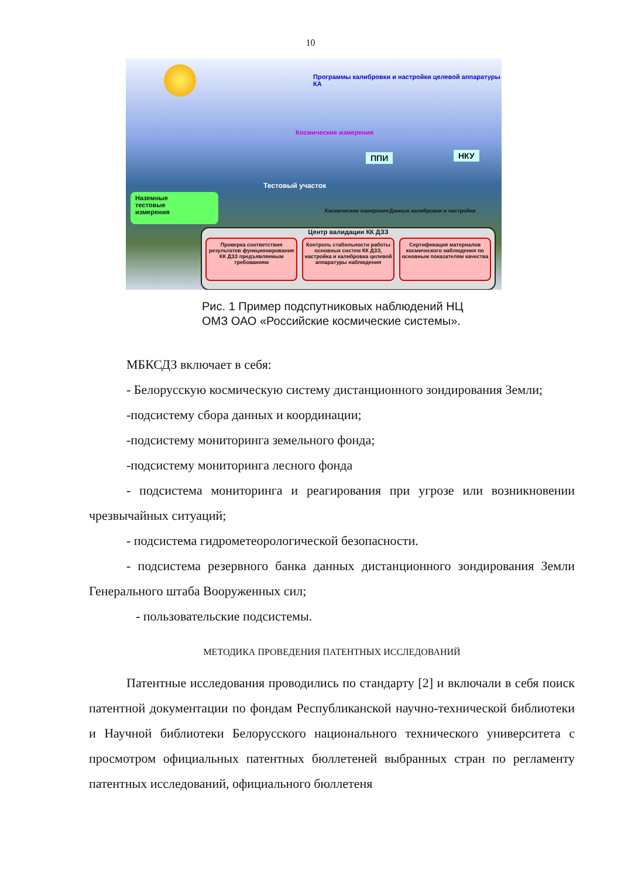10
Программы калибровки и настройки целевой аппаратуры КА
Космические измерения
ППИ НКУ
Тестовый участок
Космические измерения Данные калибровки и настройки
Наземные
тестовые
измерения
Центр валидации КК ДЗЗ
Проверка соответствия результатов функционирования КК ДЗЗ предъявляемым требованиям
Контроль стабильности работы основных систем КК ДЗЗ, настройка и калибровка целевой аппаратуры наблюдения
Сертификация материалов космического наблюдения по основным показателям качества
Рис. 1 Пример подспутниковых наблюдений НЦ
ОМЗ ОАО «Российские космические системы».
МБКСДЗ включает в себя:
- Белорусскую космическую систему дистанционного зондирования Земли;
-подсистему сбора данных и координации;
-подсистему мониторинга земельного фонда;
-подсистему мониторинга лесного фонда
- подсистема мониторинга и реагирования при угрозе или возникновении чрезвычайных ситуаций;
- подсистема гидрометеорологической безопасности.
- подсистема резервного банка данных дистанционного зондирования Земли Генерального штаба Вооруженных сил;
- пользовательские подсистемы.
МЕТОДИКА ПРОВЕДЕНИЯ ПАТЕНТНЫХ ИССЛЕДОВАНИЙ
Патентные исследования проводились по стандарту [2] и включали в себя поиск патентной документации по фондам Республиканской научно-технической библиотеки и Научной библиотеки Белорусского национального технического университета с просмотром официальных патентных бюллетеней выбранных стран по регламенту патентных исследований, официального бюллетеня